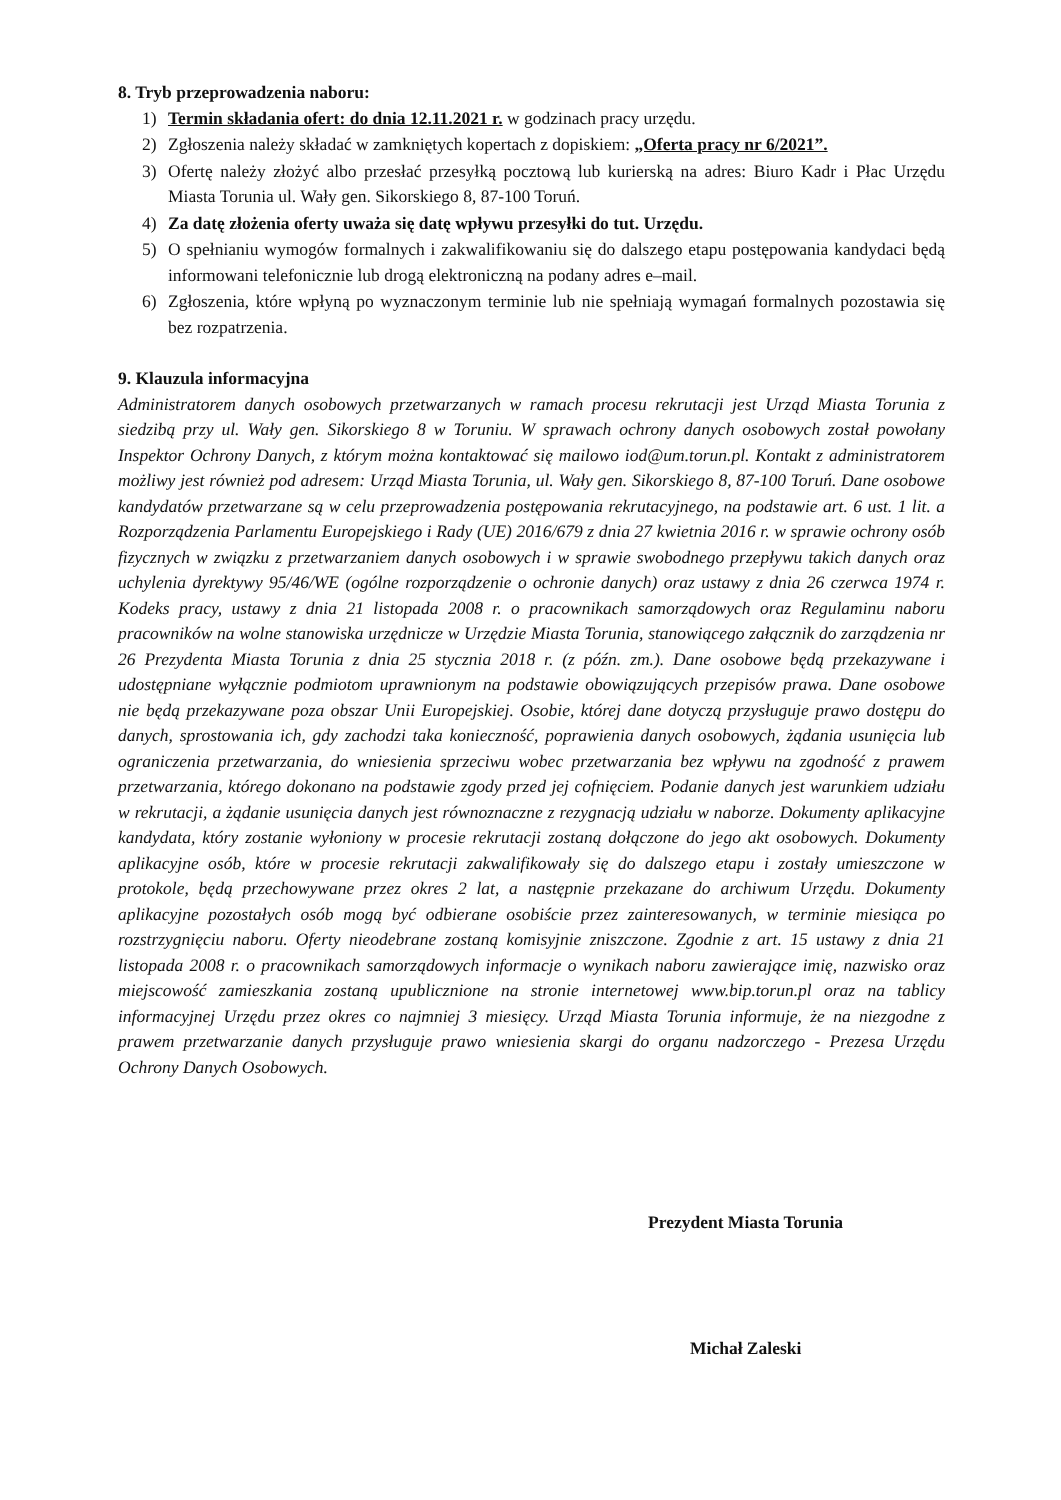8. Tryb przeprowadzenia naboru:
1) Termin składania ofert: do dnia 12.11.2021 r. w godzinach pracy urzędu.
2) Zgłoszenia należy składać w zamkniętych kopertach z dopiskiem: „Oferta pracy nr 6/2021”.
3) Ofertę należy złożyć albo przesłać przesyłką pocztową lub kurierską na adres: Biuro Kadr i Płac Urzędu Miasta Torunia ul. Wały gen. Sikorskiego 8, 87-100 Toruń.
4) Za datę złożenia oferty uważa się datę wpływu przesyłki do tut. Urzędu.
5) O spełnianiu wymogów formalnych i zakwalifikowaniu się do dalszego etapu postępowania kandydaci będą informowani telefonicznie lub drogą elektroniczną na podany adres e–mail.
6) Zgłoszenia, które wpłyną po wyznaczonym terminie lub nie spełniają wymagań formalnych pozostawia się bez rozpatrzenia.
9. Klauzula informacyjna
Administratorem danych osobowych przetwarzanych w ramach procesu rekrutacji jest Urząd Miasta Torunia z siedzibą przy ul. Wały gen. Sikorskiego 8 w Toruniu. W sprawach ochrony danych osobowych został powołany Inspektor Ochrony Danych, z którym można kontaktować się mailowo iod@um.torun.pl. Kontakt z administratorem możliwy jest również pod adresem: Urząd Miasta Torunia, ul. Wały gen. Sikorskiego 8, 87-100 Toruń. Dane osobowe kandydatów przetwarzane są w celu przeprowadzenia postępowania rekrutacyjnego, na podstawie art. 6 ust. 1 lit. a Rozporządzenia Parlamentu Europejskiego i Rady (UE) 2016/679 z dnia 27 kwietnia 2016 r. w sprawie ochrony osób fizycznych w związku z przetwarzaniem danych osobowych i w sprawie swobodnego przepływu takich danych oraz uchylenia dyrektywy 95/46/WE (ogólne rozporządzenie o ochronie danych) oraz ustawy z dnia 26 czerwca 1974 r. Kodeks pracy, ustawy z dnia 21 listopada 2008 r. o pracownikach samorządowych oraz Regulaminu naboru pracowników na wolne stanowiska urzędnicze w Urzędzie Miasta Torunia, stanowiącego załącznik do zarządzenia nr 26 Prezydenta Miasta Torunia z dnia 25 stycznia 2018 r. (z późn. zm.). Dane osobowe będą przekazywane i udostępniane wyłącznie podmiotom uprawnionym na podstawie obowiązujących przepisów prawa. Dane osobowe nie będą przekazywane poza obszar Unii Europejskiej. Osobie, której dane dotyczą przysługuje prawo dostępu do danych, sprostowania ich, gdy zachodzi taka konieczność, poprawienia danych osobowych, żądania usunięcia lub ograniczenia przetwarzania, do wniesienia sprzeciwu wobec przetwarzania bez wpływu na zgodność z prawem przetwarzania, którego dokonano na podstawie zgody przed jej cofnięciem. Podanie danych jest warunkiem udziału w rekrutacji, a żądanie usunięcia danych jest równoznaczne z rezygnacją udziału w naborze. Dokumenty aplikacyjne kandydata, który zostanie wyłoniony w procesie rekrutacji zostaną dołączone do jego akt osobowych. Dokumenty aplikacyjne osób, które w procesie rekrutacji zakwalifikowały się do dalszego etapu i zostały umieszczone w protokole, będą przechowywane przez okres 2 lat, a następnie przekazane do archiwum Urzędu. Dokumenty aplikacyjne pozostałych osób mogą być odbierane osobiście przez zainteresowanych, w terminie miesiąca po rozstrzygnięciu naboru. Oferty nieodebrane zostaną komisyjnie zniszczone. Zgodnie z art. 15 ustawy z dnia 21 listopada 2008 r. o pracownikach samorządowych informacje o wynikach naboru zawierające imię, nazwisko oraz miejscowość zamieszkania zostaną upublicznione na stronie internetowej www.bip.torun.pl oraz na tablicy informacyjnej Urzędu przez okres co najmniej 3 miesięcy. Urząd Miasta Torunia informuje, że na niezgodne z prawem przetwarzanie danych przysługuje prawo wniesienia skargi do organu nadzorczego - Prezesa Urzędu Ochrony Danych Osobowych.
Prezydent Miasta Torunia
Michał Zaleski